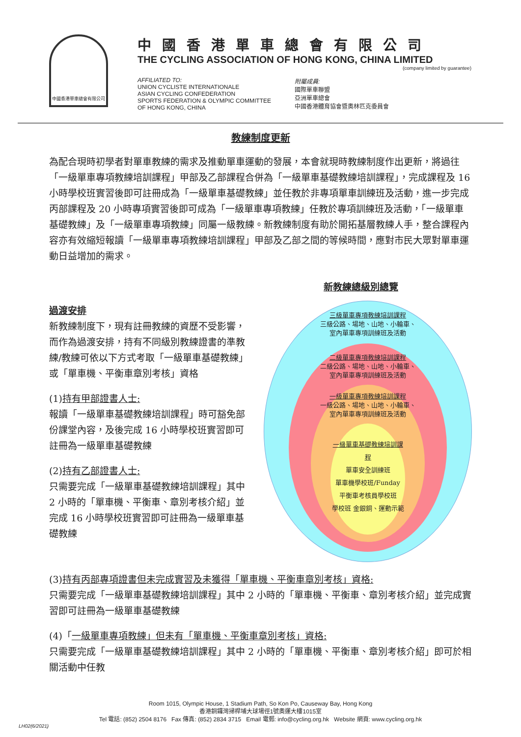中國香港單車總會有限公司
中國香港單車總會有限公司
THE CYCLING ASSOCIATION OF HONG KONG, CHINA LIMITED
(company limited by guarantee)
AFFILIATED TO:
UNION CYCLISTE INTERNATIONALE
ASIAN CYCLING CONFEDERATION
SPORTS FEDERATION & OLYMPIC COMMITTEE
OF HONG KONG, CHINA
附屬成員:
國際單車聯盟
亞洲單車總會
中國香港體育協會暨奧林匹克委員會
教練制度更新
為配合現時初學者對單車教練的需求及推動單車運動的發展，本會就現時教練制度作出更新，將過往「一級單車專項教練培訓課程」甲部及乙部課程合併為「一級單車基礎教練培訓課程」，完成課程及 16 小時學校班實習後即可註冊成為「一級單車基礎教練」並任教於非專項單車訓練班及活動，進一步完成丙部課程及 20 小時專項實習後即可成為「一級單車專項教練」任教於專項訓練班及活動，「一級單車基礎教練」及「一級單車專項教練」同屬一級教練。新教練制度有助於開拓基層教練人手，整合課程內容亦有效縮短報讀「一級單車專項教練培訓課程」甲部及乙部之間的等候時間，應對市民大眾對單車運動日益增加的需求。
過渡安排
新教練制度下，現有註冊教練的資歷不受影響，而作為過渡安排，持有不同級別教練證書的準教練/教練可依以下方式考取「一級單車基礎教練」或「單車機、平衡車章別考核」資格
(1)持有甲部證書人士:
報讀「一級單車基礎教練培訓課程」時可豁免部份課堂內容，及後完成 16 小時學校班實習即可註冊為一級單車基礎教練
(2)持有乙部證書人士:
只需要完成「一級單車基礎教練培訓課程」其中 2 小時的「單車機、平衡車、章別考核介紹」並完成 16 小時學校班實習即可註冊為一級單車基礎教練
新教練總級別總覽
三級單車專項教練培訓課程
三級公路、場地、山地、小輪車、
室內單車專項訓練班及活動
二級單車專項教練培訓課程
二級公路、場地、山地、小輪車、
室內單車專項訓練班及活動
一級單車專項教練培訓課程
一級公路、場地、山地、小輪車、
室內單車專項訓練班及活動
一級單車基礎教練培訓課程
單車安全訓練班
單車機學校班/Funday
平衡車考核員學校班
學校班 金銀銅、運動示範
(3)持有丙部專項證書但未完成實習及未獲得「單車機、平衡車章別考核」資格:
只需要完成「一級單車基礎教練培訓課程」其中 2 小時的「單車機、平衡車、章別考核介紹」並完成實習即可註冊為一級單車基礎教練
(4)「一級單車專項教練」但未有「單車機、平衡車章別考核」資格:
只需要完成「一級單車基礎教練培訓課程」其中 2 小時的「單車機、平衡車、章別考核介紹」即可於相關活動中任教
Room 1015, Olympic House, 1 Stadium Path, So Kon Po, Causeway Bay, Hong Kong
香港銅鑼灣掃桿埔大球場徑1號奧運大樓1015室
Tel 電話: (852) 2504 8176 Fax 傳真: (852) 2834 3715 Email 電郵: info@cycling.org.hk Website 網頁: www.cycling.org.hk
LH02(6/2021)